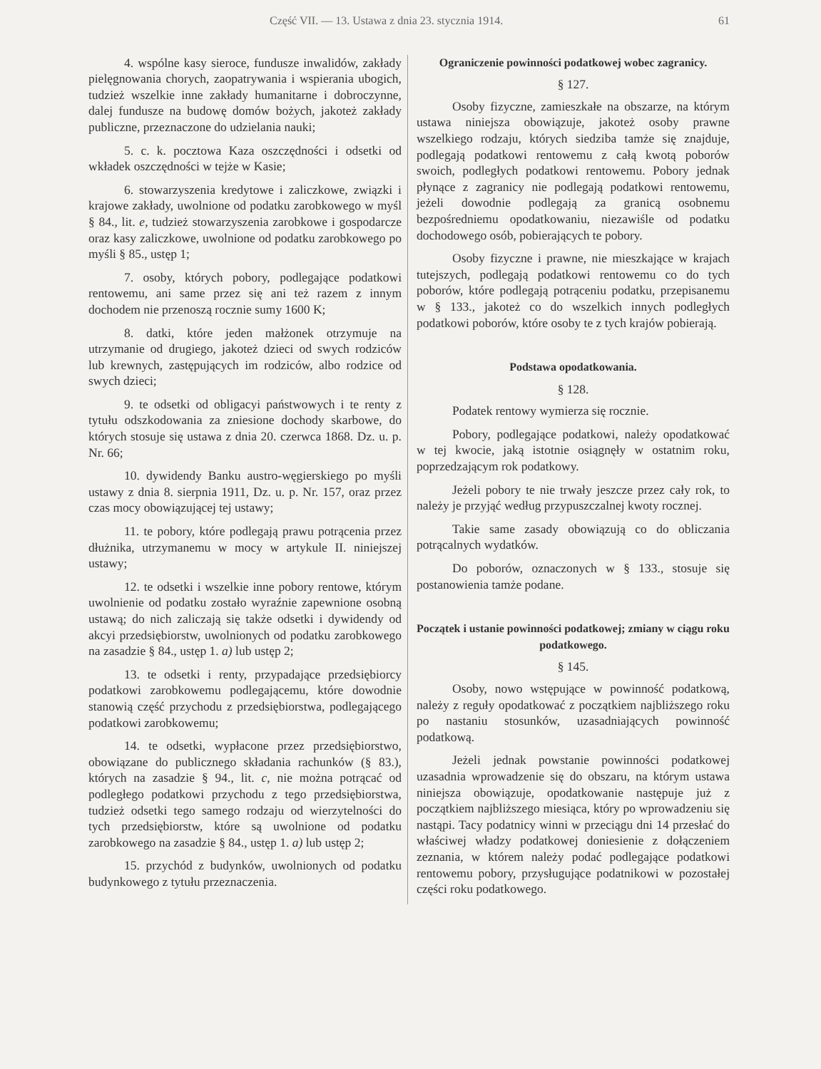Część VII. — 13. Ustawa z dnia 23. stycznia 1914. 61
4. wspólne kasy sieroce, fundusze inwalidów, zakłady pielęgnowania chorych, zaopatrywania i wspierania ubogich, tudzież wszelkie inne zakłady humanitarne i dobroczynne, dalej fundusze na budowę domów bożych, jakoteż zakłady publiczne, przeznaczone do udzielania nauki;
5. c. k. pocztowa Kaza oszczędności i odsetki od wkładek oszczędności w tejże w Kasie;
6. stowarzyszenia kredytowe i zaliczkowe, związki i krajowe zakłady, uwolnione od podatku zarobkowego w myśl § 84., lit. e, tudzież stowarzyszenia zarobkowe i gospodarcze oraz kasy zaliczkowe, uwolnione od podatku zarobkowego po myśli § 85., ustęp 1;
7. osoby, których pobory, podlegające podatkowi rentowemu, ani same przez się ani też razem z innym dochodem nie przenoszą rocznie sumy 1600 K;
8. datki, które jeden małżonek otrzymuje na utrzymanie od drugiego, jakoteż dzieci od swych rodziców lub krewnych, zastępujących im rodziców, albo rodzice od swych dzieci;
9. te odsetki od obligacyi państwowych i te renty z tytułu odszkodowania za zniesione dochody skarbowe, do których stosuje się ustawa z dnia 20. czerwca 1868. Dz. u. p. Nr. 66;
10. dywidendy Banku austro-węgierskiego po myśli ustawy z dnia 8. sierpnia 1911, Dz. u. p. Nr. 157, oraz przez czas mocy obowiązującej tej ustawy;
11. te pobory, które podlegają prawu potrącenia przez dłużnika, utrzymanemu w mocy w artykule II. niniejszej ustawy;
12. te odsetki i wszelkie inne pobory rentowe, którym uwolnienie od podatku zostało wyraźnie zapewnione osobną ustawą; do nich zaliczają się także odsetki i dywidendy od akcyi przedsiębiorstw, uwolnionych od podatku zarobkowego na zasadzie § 84., ustęp 1. a) lub ustęp 2;
13. te odsetki i renty, przypadające przedsiębiorcy podatkowi zarobkowemu podlegającemu, które dowodnie stanowią część przychodu z przedsiębiorstwa, podlegającego podatkowi zarobkowemu;
14. te odsetki, wypłacone przez przedsiębiorstwo, obowiązane do publicznego składania rachunków (§ 83.), których na zasadzie § 94., lit. c, nie można potrącać od podległego podatkowi przychodu z tego przedsiębiorstwa, tudzież odsetki tego samego rodzaju od wierzytelności do tych przedsiębiorstw, które są uwolnione od podatku zarobkowego na zasadzie § 84., ustęp 1. a) lub ustęp 2;
15. przychód z budynków, uwolnionych od podatku budynkowego z tytułu przeznaczenia.
Ograniczenie powinności podatkowej wobec zagranicy.
§ 127.
Osoby fizyczne, zamieszkałe na obszarze, na którym ustawa niniejsza obowiązuje, jakoteż osoby prawne wszelkiego rodzaju, których siedziba tamże się znajduje, podlegają podatkowi rentowemu z całą kwotą poborów swoich, podległych podatkowi rentowemu. Pobory jednak płynące z zagranicy nie podlegają podatkowi rentowemu, jeżeli dowodnie podlegają za granicą osobnemu bezpośredniemu opodatkowaniu, niezawiśle od podatku dochodowego osób, pobierających te pobory.
Osoby fizyczne i prawne, nie mieszkające w krajach tutejszych, podlegają podatkowi rentowemu co do tych poborów, które podlegają potrąceniu podatku, przepisanemu w § 133., jakoteż co do wszelkich innych podległych podatkowi poborów, które osoby te z tych krajów pobierają.
Podstawa opodatkowania.
§ 128.
Podatek rentowy wymierza się rocznie.
Pobory, podlegające podatkowi, należy opodatkować w tej kwocie, jaką istotnie osiągnęły w ostatnim roku, poprzedzającym rok podatkowy.
Jeżeli pobory te nie trwały jeszcze przez cały rok, to należy je przyjąć według przypuszczalnej kwoty rocznej.
Takie same zasady obowiązują co do obliczania potrącalnych wydatków.
Do poborów, oznaczonych w § 133., stosuje się postanowienia tamże podane.
Początek i ustanie powinności podatkowej; zmiany w ciągu roku podatkowego.
§ 145.
Osoby, nowo wstępujące w powinność podatkową, należy z reguły opodatkować z początkiem najbliższego roku po nastaniu stosunków, uzasadniających powinność podatkową.
Jeżeli jednak powstanie powinności podatkowej uzasadnia wprowadzenie się do obszaru, na którym ustawa niniejsza obowiązuje, opodatkowanie następuje już z początkiem najbliższego miesiąca, który po wprowadzeniu się nastąpi. Tacy podatnicy winni w przeciągu dni 14 przesłać do właściwej władzy podatkowej doniesienie z dołączeniem zeznania, w którem należy podać podlegające podatkowi rentowemu pobory, przysługujące podatnikowi w pozostałej części roku podatkowego.